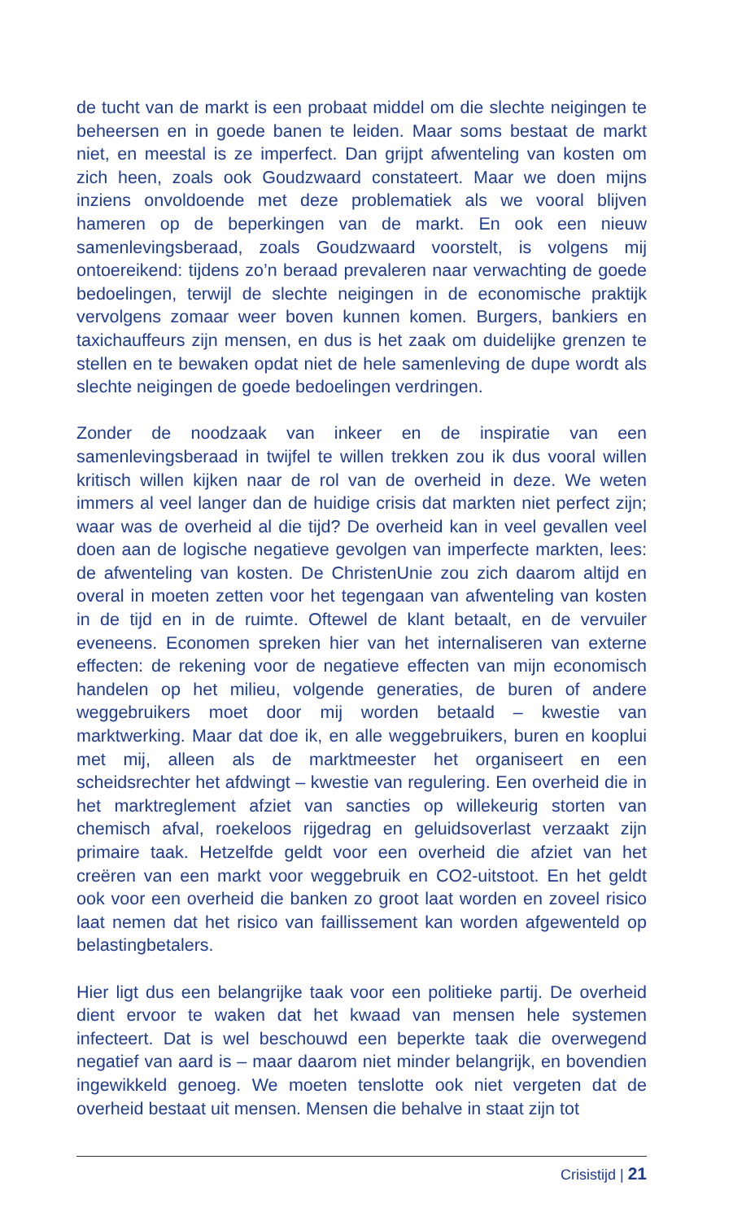de tucht van de markt is een probaat middel om die slechte neigin­gen te beheersen en in goede banen te leiden. Maar soms bestaat de markt niet, en meestal is ze imperfect. Dan grijpt afwenteling van kosten om zich heen, zoals ook Goudzwaard constateert. Maar we doen mijns inziens onvoldoende met deze problematiek als we vooral blijven hameren op de beperkingen van de markt. En ook een nieuw samenlevingsberaad, zoals Goudzwaard voorstelt, is volgens mij on­toereikend: tijdens zo’n beraad prevaleren naar verwachting de goede bedoelingen, terwijl de slechte neigingen in de economische praktijk vervolgens zomaar weer boven kunnen komen. Burgers, bankiers en taxichauffeurs zijn mensen, en dus is het zaak om duidelijke grenzen te stellen en te bewaken opdat niet de hele samenleving de dupe wordt als slechte neigingen de goede bedoelingen verdringen.
Zonder de noodzaak van inkeer en de inspiratie van een samenlevings­beraad in twijfel te willen trekken zou ik dus vooral willen kritisch willen kijken naar de rol van de overheid in deze. We weten immers al veel langer dan de huidige crisis dat markten niet perfect zijn; waar was de overheid al die tijd? De overheid kan in veel gevallen veel doen aan de logische negatieve gevolgen van imperfecte markten, lees: de afwen­teling van kosten. De ChristenUnie zou zich daarom altijd en overal in moeten zetten voor het tegengaan van afwenteling van kosten in de tijd en in de ruimte. Oftewel de klant betaalt, en de vervuiler eveneens. Economen spreken hier van het internaliseren van externe effecten: de rekening voor de negatieve effecten van mijn economisch handelen op het milieu, volgende generaties, de buren of andere weggebruikers moet door mij worden betaald – kwestie van marktwerking. Maar dat doe ik, en alle weggebruikers, buren en kooplui met mij, alleen als de marktmeester het organiseert en een scheidsrechter het afdwingt – kwestie van regulering. Een overheid die in het marktreglement afziet van sancties op willekeurig storten van chemisch afval, roekeloos rijge­drag en geluidsoverlast verzaakt zijn primaire taak. Hetzelfde geldt voor een overheid die afziet van het creëren van een markt voor weggebruik en CO2-uitstoot. En het geldt ook voor een overheid die banken zo groot laat worden en zoveel risico laat nemen dat het risico van faillis­sement kan worden afgewenteld op belastingbetalers.
Hier ligt dus een belangrijke taak voor een politieke partij. De over­heid dient ervoor te waken dat het kwaad van mensen hele systemen infecteert. Dat is wel beschouwd een beperkte taak die overwegend negatief van aard is – maar daarom niet minder belangrijk, en boven­dien ingewikkeld genoeg. We moeten tenslotte ook niet vergeten dat de overheid bestaat uit mensen. Mensen die behalve in staat zijn tot
Crisistijd | 21